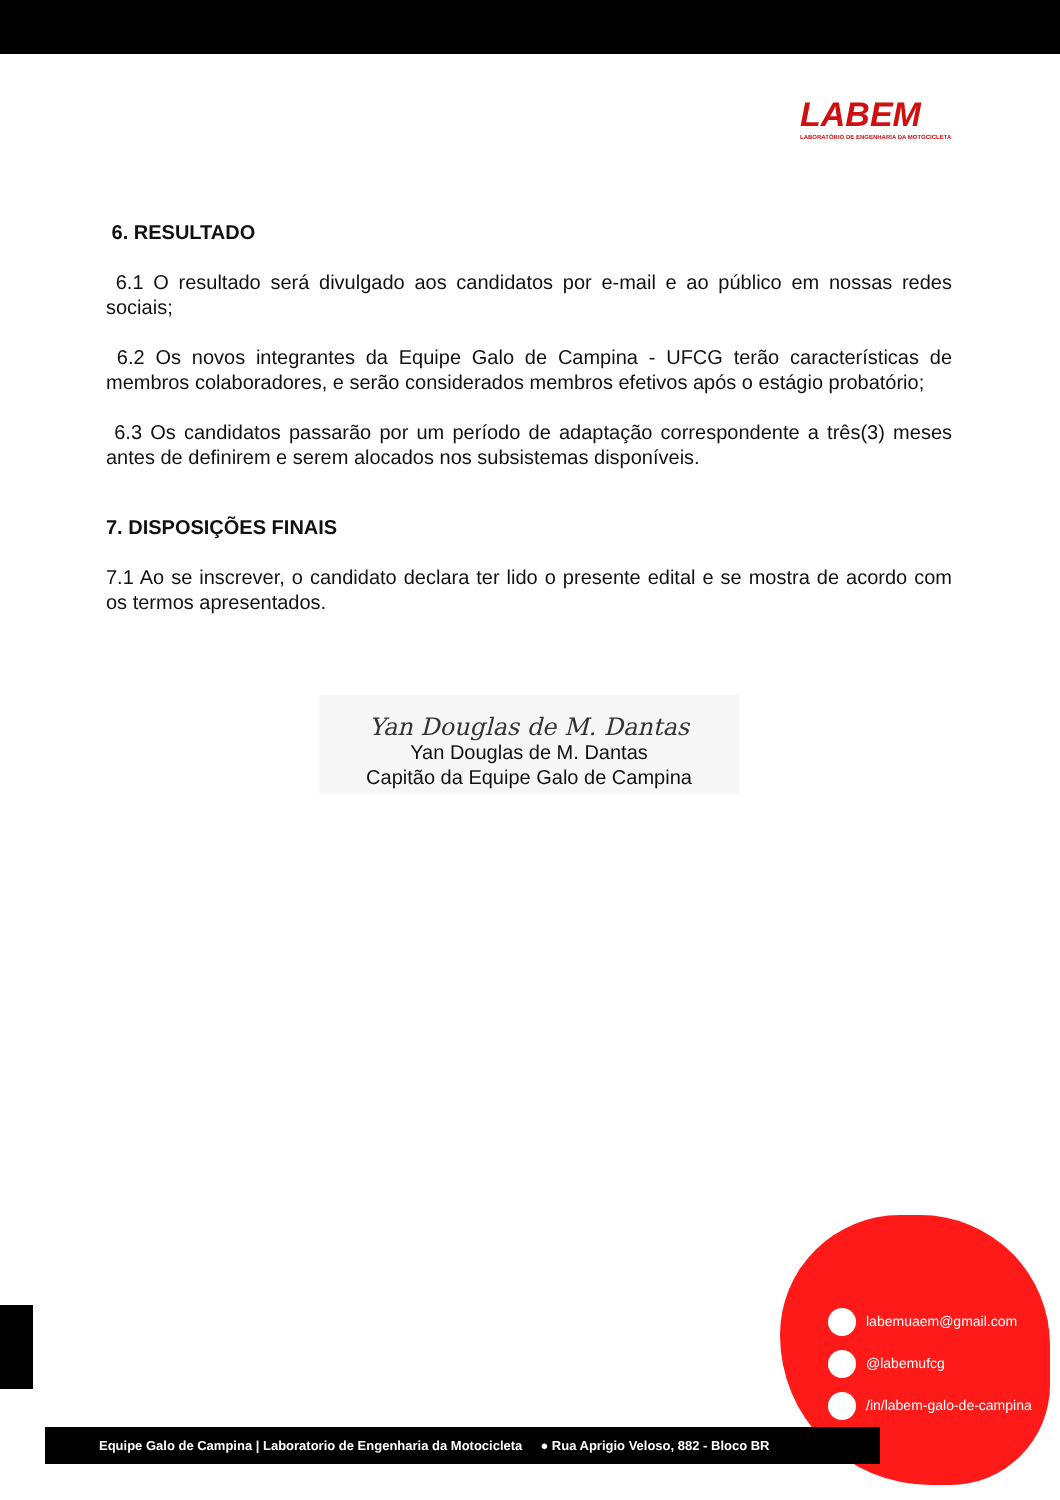LABEM
LABORATÓRIO DE ENGENHARIA DA MOTOCICLETA
6. RESULTADO
6.1 O resultado será divulgado aos candidatos por e-mail e ao público em nossas redes sociais;
6.2 Os novos integrantes da Equipe Galo de Campina - UFCG terão características de membros colaboradores, e serão considerados membros efetivos após o estágio probatório;
6.3 Os candidatos passarão por um período de adaptação correspondente a três(3) meses antes de definirem e serem alocados nos subsistemas disponíveis.
7. DISPOSIÇÕES FINAIS
7.1 Ao se inscrever, o candidato declara ter lido o presente edital e se mostra de acordo com os termos apresentados.
Yan Douglas de M. Dantas
Yan Douglas de M. Dantas
Capitão da Equipe Galo de Campina
labemuaem@gmail.com
@labemufcg
/in/labem-galo-de-campina
Equipe Galo de Campina | Laboratorio de Engenharia da Motocicleta ● Rua Aprigio Veloso, 882 - Bloco BR